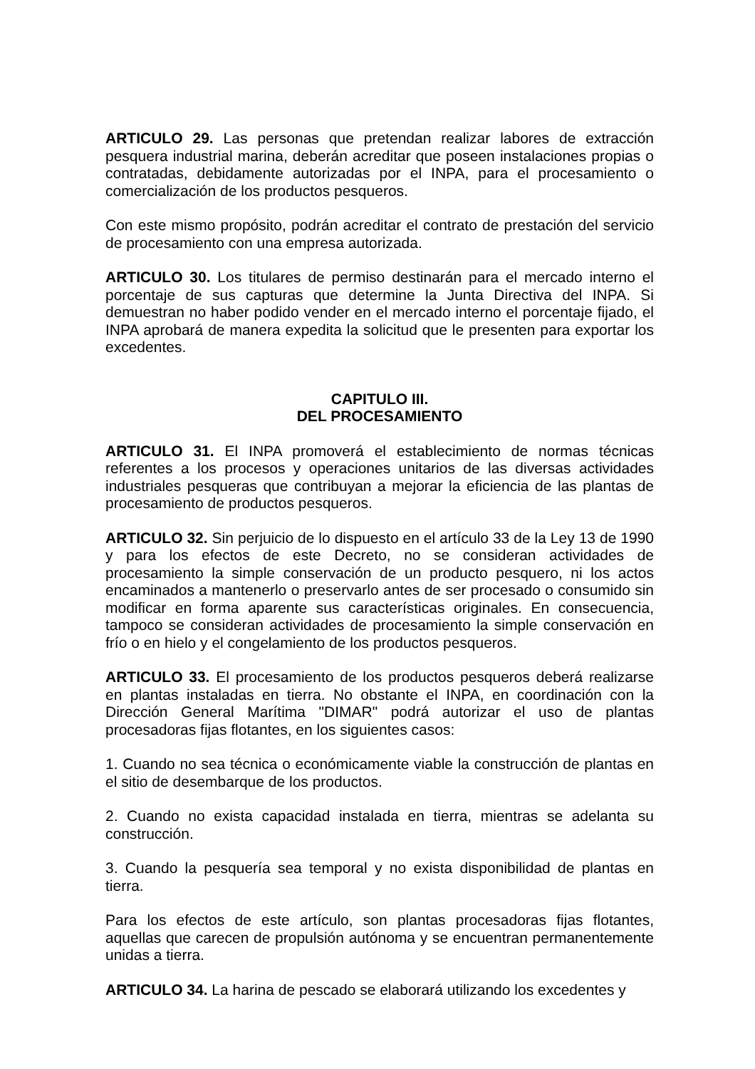ARTICULO 29. Las personas que pretendan realizar labores de extracción pesquera industrial marina, deberán acreditar que poseen instalaciones propias o contratadas, debidamente autorizadas por el INPA, para el procesamiento o comercialización de los productos pesqueros.
Con este mismo propósito, podrán acreditar el contrato de prestación del servicio de procesamiento con una empresa autorizada.
ARTICULO 30. Los titulares de permiso destinarán para el mercado interno el porcentaje de sus capturas que determine la Junta Directiva del INPA. Si demuestran no haber podido vender en el mercado interno el porcentaje fijado, el INPA aprobará de manera expedita la solicitud que le presenten para exportar los excedentes.
CAPITULO III.
DEL PROCESAMIENTO
ARTICULO 31. El INPA promoverá el establecimiento de normas técnicas referentes a los procesos y operaciones unitarios de las diversas actividades industriales pesqueras que contribuyan a mejorar la eficiencia de las plantas de procesamiento de productos pesqueros.
ARTICULO 32. Sin perjuicio de lo dispuesto en el artículo 33 de la Ley 13 de 1990 y para los efectos de este Decreto, no se consideran actividades de procesamiento la simple conservación de un producto pesquero, ni los actos encaminados a mantenerlo o preservarlo antes de ser procesado o consumido sin modificar en forma aparente sus características originales. En consecuencia, tampoco se consideran actividades de procesamiento la simple conservación en frío o en hielo y el congelamiento de los productos pesqueros.
ARTICULO 33. El procesamiento de los productos pesqueros deberá realizarse en plantas instaladas en tierra. No obstante el INPA, en coordinación con la Dirección General Marítima "DIMAR" podrá autorizar el uso de plantas procesadoras fijas flotantes, en los siguientes casos:
1. Cuando no sea técnica o económicamente viable la construcción de plantas en el sitio de desembarque de los productos.
2. Cuando no exista capacidad instalada en tierra, mientras se adelanta su construcción.
3. Cuando la pesquería sea temporal y no exista disponibilidad de plantas en tierra.
Para los efectos de este artículo, son plantas procesadoras fijas flotantes, aquellas que carecen de propulsión autónoma y se encuentran permanentemente unidas a tierra.
ARTICULO 34. La harina de pescado se elaborará utilizando los excedentes y